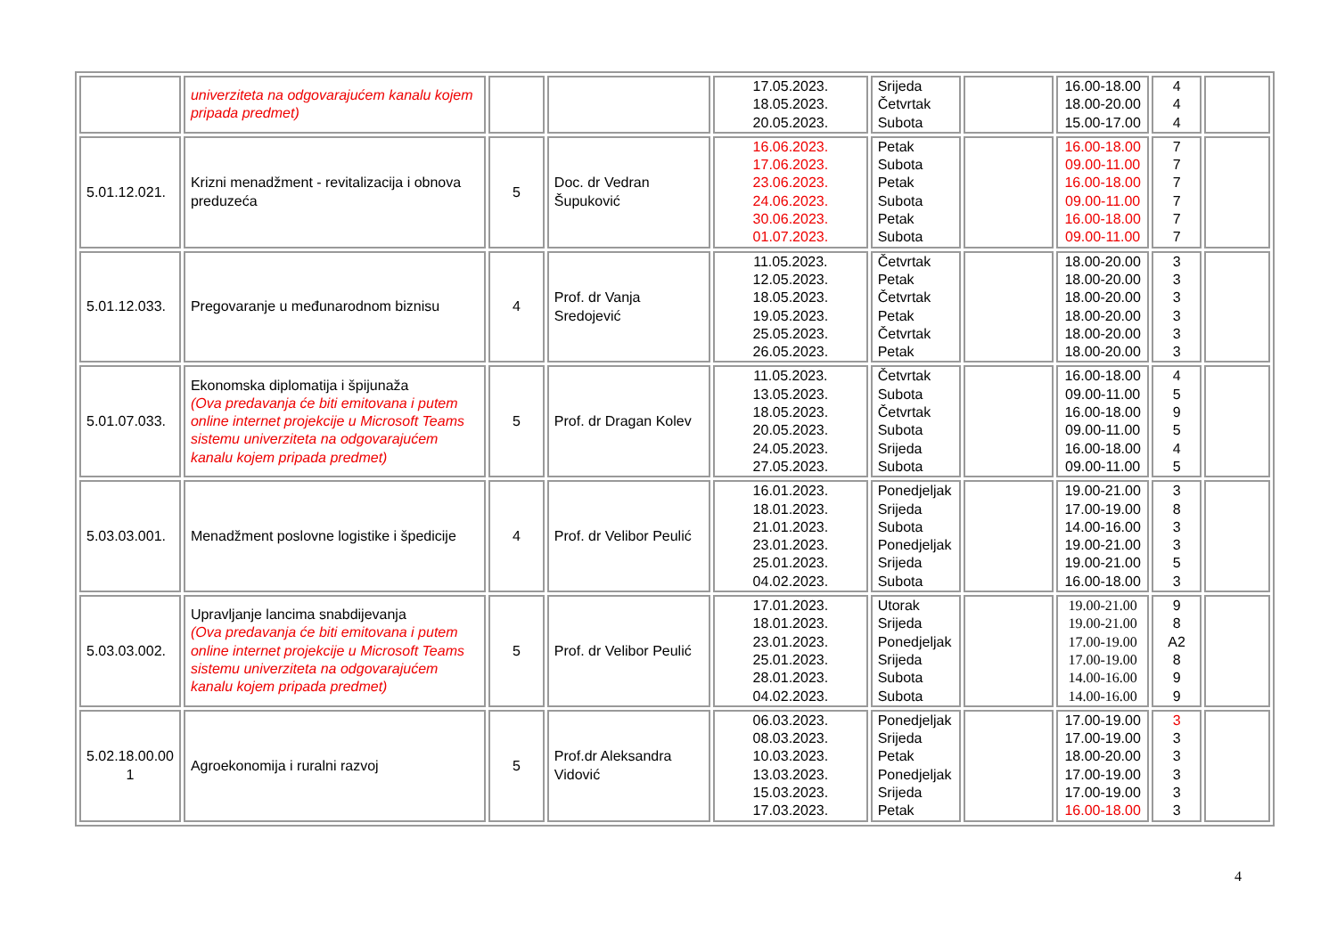| | univerziteta na odgovarajućem kanalu kojem pripada predmet) | | | 17.05.2023. 18.05.2023. 20.05.2023. | Srijeda Četvrtak Subota | | 16.00-18.00 18.00-20.00 15.00-17.00 | 4 4 4 | |
| 5.01.12.021. | Krizni menadžment - revitalizacija i obnova preduzeća | 5 | Doc. dr Vedran Šupuković | 16.06.2023. 17.06.2023. 23.06.2023. 24.06.2023. 30.06.2023. 01.07.2023. | Petak Subota Petak Subota Petak Subota | | 16.00-18.00 09.00-11.00 16.00-18.00 09.00-11.00 16.00-18.00 09.00-11.00 | 7 7 7 7 7 7 | |
| 5.01.12.033. | Pregovaranje u međunarodnom biznisu | 4 | Prof. dr Vanja Sredojević | 11.05.2023. 12.05.2023. 18.05.2023. 19.05.2023. 25.05.2023. 26.05.2023. | Četvrtak Petak Četvrtak Petak Četvrtak Petak | | 18.00-20.00 18.00-20.00 18.00-20.00 18.00-20.00 18.00-20.00 18.00-20.00 | 3 3 3 3 3 3 | |
| 5.01.07.033. | Ekonomska diplomatija i špijunaža (Ova predavanja će biti emitovana i putem online internet projekcije u Microsoft Teams sistemu univerziteta na odgovarajućem kanalu kojem pripada predmet) | 5 | Prof. dr Dragan Kolev | 11.05.2023. 13.05.2023. 18.05.2023. 20.05.2023. 24.05.2023. 27.05.2023. | Četvrtak Subota Četvrtak Subota Srijeda Subota | | 16.00-18.00 09.00-11.00 16.00-18.00 09.00-11.00 16.00-18.00 09.00-11.00 | 4 5 9 5 4 5 | |
| 5.03.03.001. | Menadžment poslovne logistike i špedicije | 4 | Prof. dr Velibor Peulić | 16.01.2023. 18.01.2023. 21.01.2023. 23.01.2023. 25.01.2023. 04.02.2023. | Ponedjeljak Srijeda Subota Ponedjeljak Srijeda Subota | | 19.00-21.00 17.00-19.00 14.00-16.00 19.00-21.00 19.00-21.00 16.00-18.00 | 3 8 3 3 5 3 | |
| 5.03.03.002. | Upravljanje lancima snabdijevanja (Ova predavanja će biti emitovana i putem online internet projekcije u Microsoft Teams sistemu univerziteta na odgovarajućem kanalu kojem pripada predmet) | 5 | Prof. dr Velibor Peulić | 17.01.2023. 18.01.2023. 23.01.2023. 25.01.2023. 28.01.2023. 04.02.2023. | Utorak Srijeda Ponedjeljak Srijeda Subota Subota | | 19.00-21.00 19.00-21.00 17.00-19.00 17.00-19.00 14.00-16.00 14.00-16.00 | 9 8 A2 8 9 9 | |
| 5.02.18.00.00 1 | Agroekonomija i ruralni razvoj | 5 | Prof.dr Aleksandra Vidović | 06.03.2023. 08.03.2023. 10.03.2023. 13.03.2023. 15.03.2023. 17.03.2023. | Ponedjeljak Srijeda Petak Ponedjeljak Srijeda Petak | | 17.00-19.00 17.00-19.00 18.00-20.00 17.00-19.00 17.00-19.00 16.00-18.00 | 3 3 3 3 3 3 | |
4